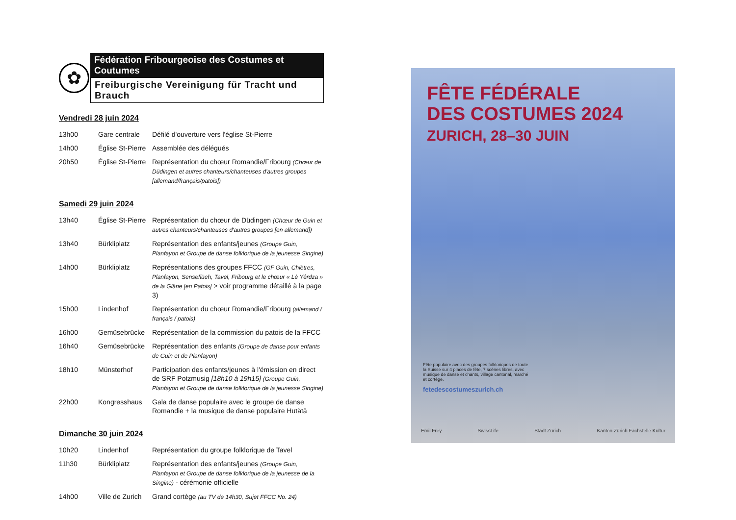✿
Fédération Fribourgeoise des Costumes et Coutumes
Freiburgische Vereinigung für Tracht und Brauch
Vendredi 28 juin 2024
| 13h00 | Gare centrale | Défilé d'ouverture vers l'église St-Pierre |
| 14h00 | Église St-Pierre | Assemblée des délégués |
| 20h50 | Église St-Pierre | Représentation du chœur Romandie/Fribourg (Chœur de Düdingen et autres chanteurs/chanteuses d'autres groupes [allemand/français/patois]) |
Samedi 29 juin 2024
| 13h40 | Église St-Pierre | Représentation du chœur de Düdingen (Chœur de Guin et autres chanteurs/chanteuses d'autres groupes [en allemand]) |
| 13h40 | Bürkliplatz | Représentation des enfants/jeunes (Groupe Guin, Planfayon et Groupe de danse folklorique de la jeunesse Singine) |
| 14h00 | Bürkliplatz | Représentations des groupes FFCC (GF Guin, Chiètres, Planfayon, Senseflüeh, Tavel, Fribourg et le chœur « Lè Yêrdza » de la Glâne [en Patois] > voir programme détaillé à la page 3) |
| 15h00 | Lindenhof | Représentation du chœur Romandie/Fribourg (allemand / français / patois) |
| 16h00 | Gemüsebrücke | Représentation de la commission du patois de la FFCC |
| 16h40 | Gemüsebrücke | Représentation des enfants (Groupe de danse pour enfants de Guin et de Planfayon) |
| 18h10 | Münsterhof | Participation des enfants/jeunes à l'émission en direct de SRF Potzmusig [18h10 à 19h15] (Groupe Guin, Planfayon et Groupe de danse folklorique de la jeunesse Singine) |
| 22h00 | Kongresshaus | Gala de danse populaire avec le groupe de danse Romandie + la musique de danse populaire Hutätä |
Dimanche 30 juin 2024
| 10h20 | Lindenhof | Représentation du groupe folklorique de Tavel |
| 11h30 | Bürkliplatz | Représentation des enfants/jeunes (Groupe Guin, Planfayon et Groupe de danse folklorique de la jeunesse de la Singine) - cérémonie officielle |
| 14h00 | Ville de Zurich | Grand cortège (au TV de 14h30, Sujet FFCC No. 24) |
FÊTE FÉDÉRALE
DES COSTUMES 2024
ZURICH, 28–30 JUIN
Fête populaire avec des groupes folkloriques de toute la Suisse sur 4 places de fête, 7 scènes libres, avec musique de danse et chants, village cantonal, marché et cortège.
fetedescostumeszurich.ch
Emil Frey SwissLife Stadt Zürich Kanton Zürich Fachstelle Kultur